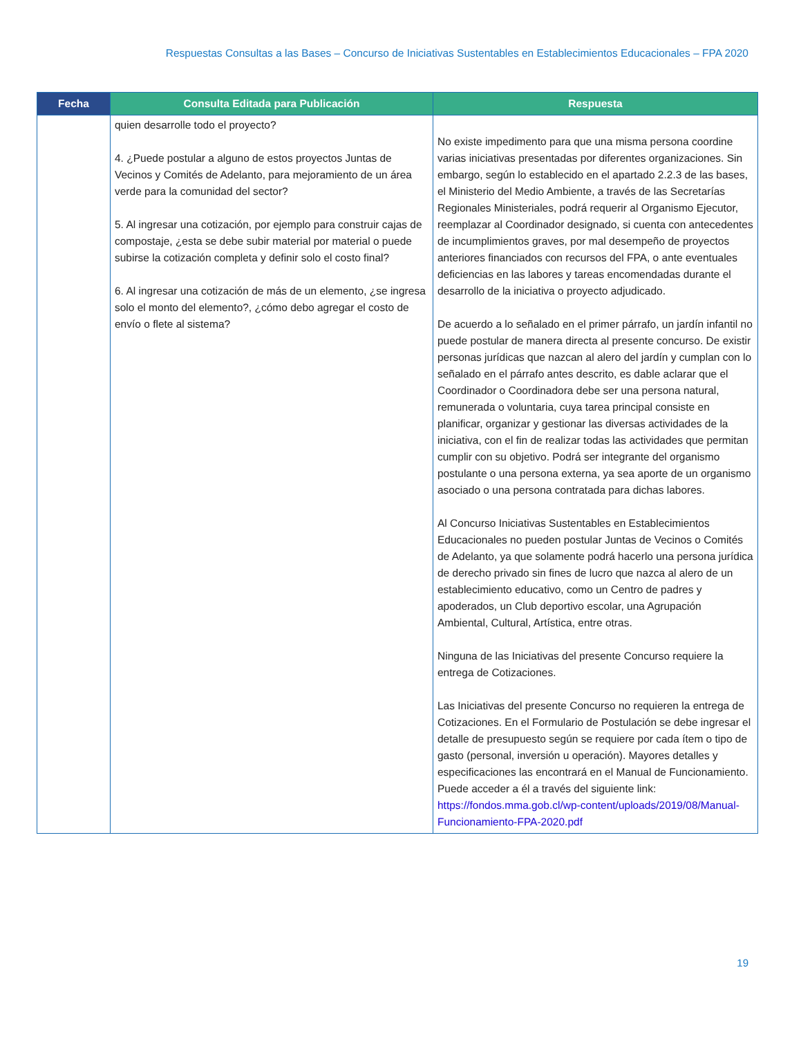Respuestas Consultas a las Bases – Concurso de Iniciativas Sustentables en Establecimientos Educacionales – FPA 2020
| Fecha | Consulta Editada para Publicación | Respuesta |
| --- | --- | --- |
| | quien desarrolle todo el proyecto? 4. ¿Puede postular a alguno de estos proyectos Juntas de Vecinos y Comités de Adelanto, para mejoramiento de un área verde para la comunidad del sector? 5. Al ingresar una cotización, por ejemplo para construir cajas de compostaje, ¿esta se debe subir material por material o puede subirse la cotización completa y definir solo el costo final? 6. Al ingresar una cotización de más de un elemento, ¿se ingresa solo el monto del elemento?, ¿cómo debo agregar el costo de envío o flete al sistema? | No existe impedimento para que una misma persona coordine varias iniciativas presentadas por diferentes organizaciones. Sin embargo, según lo establecido en el apartado 2.2.3 de las bases, el Ministerio del Medio Ambiente, a través de las Secretarías Regionales Ministeriales, podrá requerir al Organismo Ejecutor, reemplazar al Coordinador designado, si cuenta con antecedentes de incumplimientos graves, por mal desempeño de proyectos anteriores financiados con recursos del FPA, o ante eventuales deficiencias en las labores y tareas encomendadas durante el desarrollo de la iniciativa o proyecto adjudicado. De acuerdo a lo señalado en el primer párrafo, un jardín infantil no puede postular de manera directa al presente concurso. De existir personas jurídicas que nazcan al alero del jardín y cumplan con lo señalado en el párrafo antes descrito, es dable aclarar que el Coordinador o Coordinadora debe ser una persona natural, remunerada o voluntaria, cuya tarea principal consiste en planificar, organizar y gestionar las diversas actividades de la iniciativa, con el fin de realizar todas las actividades que permitan cumplir con su objetivo. Podrá ser integrante del organismo postulante o una persona externa, ya sea aporte de un organismo asociado o una persona contratada para dichas labores. Al Concurso Iniciativas Sustentables en Establecimientos Educacionales no pueden postular Juntas de Vecinos o Comités de Adelanto, ya que solamente podrá hacerlo una persona jurídica de derecho privado sin fines de lucro que nazca al alero de un establecimiento educativo, como un Centro de padres y apoderados, un Club deportivo escolar, una Agrupación Ambiental, Cultural, Artística, entre otras. Ninguna de las Iniciativas del presente Concurso requiere la entrega de Cotizaciones. Las Iniciativas del presente Concurso no requieren la entrega de Cotizaciones. En el Formulario de Postulación se debe ingresar el detalle de presupuesto según se requiere por cada ítem o tipo de gasto (personal, inversión u operación). Mayores detalles y especificaciones las encontrará en el Manual de Funcionamiento. Puede acceder a él a través del siguiente link: https://fondos.mma.gob.cl/wp-content/uploads/2019/08/Manual-Funcionamiento-FPA-2020.pdf |
19